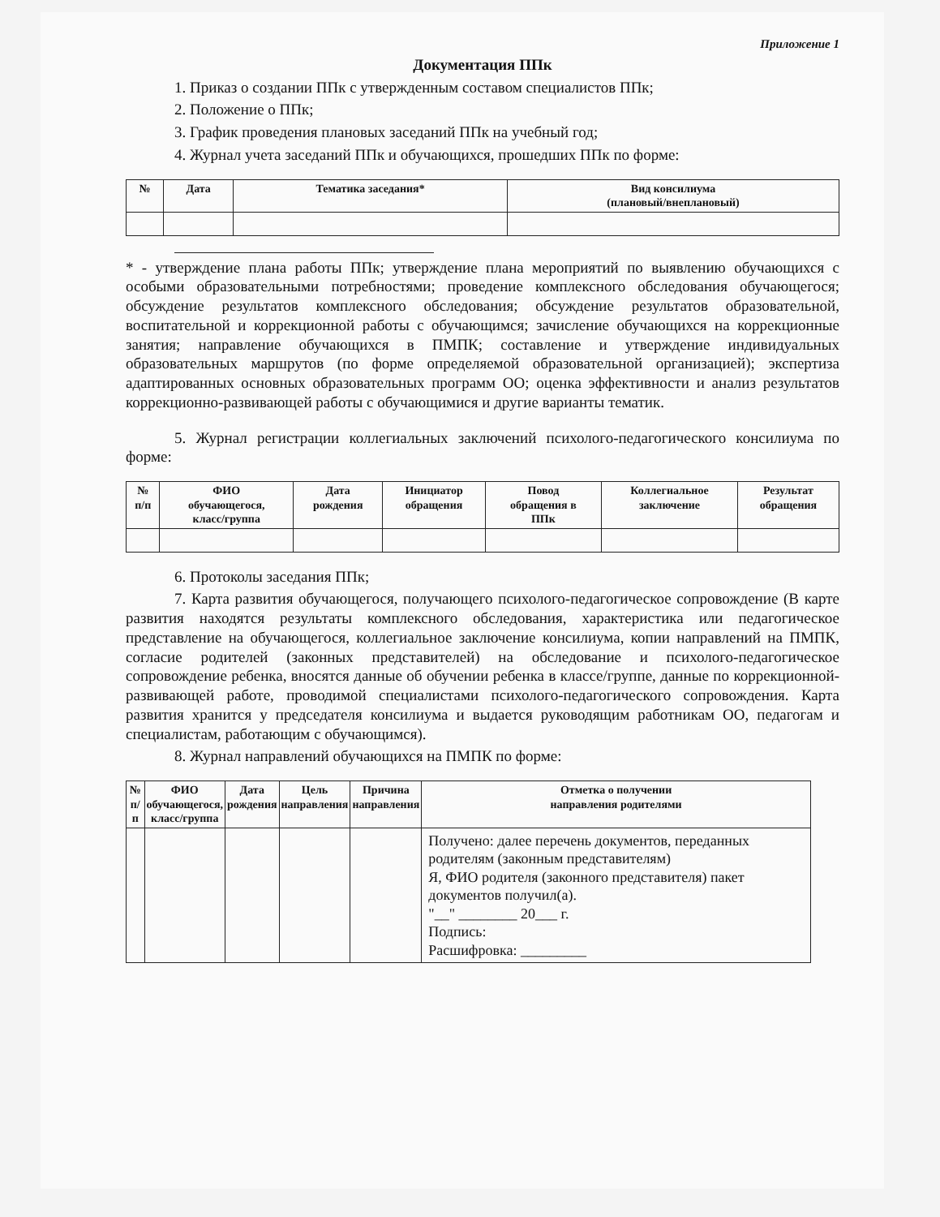Приложение 1
Документация ППк
1. Приказ о создании ППк с утвержденным составом специалистов ППк;
2. Положение о ППк;
3. График проведения плановых заседаний ППк на учебный год;
4. Журнал учета заседаний ППк и обучающихся, прошедших ППк по форме:
| № | Дата | Тематика заседания* | Вид консилиума (плановый/внеплановый) |
| --- | --- | --- | --- |
* - утверждение плана работы ППк; утверждение плана мероприятий по выявлению обучающихся с особыми образовательными потребностями; проведение комплексного обследования обучающегося; обсуждение результатов комплексного обследования; обсуждение результатов образовательной, воспитательной и коррекционной работы с обучающимся; зачисление обучающихся на коррекционные занятия; направление обучающихся в ПМПК; составление и утверждение индивидуальных образовательных маршрутов (по форме определяемой образовательной организацией); экспертиза адаптированных основных образовательных программ ОО; оценка эффективности и анализ результатов коррекционно-развивающей работы с обучающимися и другие варианты тематик.
5. Журнал регистрации коллегиальных заключений психолого-педагогического консилиума по форме:
| № п/п | ФИО обучающегося, класс/группа | Дата рождения | Инициатор обращения | Повод обращения в ППк | Коллегиальное заключение | Результат обращения |
| --- | --- | --- | --- | --- | --- | --- |
6. Протоколы заседания ППк;
7. Карта развития обучающегося, получающего психолого-педагогическое сопровождение (В карте развития находятся результаты комплексного обследования, характеристика или педагогическое представление на обучающегося, коллегиальное заключение консилиума, копии направлений на ПМПК, согласие родителей (законных представителей) на обследование и психолого-педагогическое сопровождение ребенка, вносятся данные об обучении ребенка в классе/группе, данные по коррекционной-развивающей работе, проводимой специалистами психолого-педагогического сопровождения. Карта развития хранится у председателя консилиума и выдается руководящим работникам ОО, педагогам и специалистам, работающим с обучающимся).
8. Журнал направлений обучающихся на ПМПК по форме:
| № п/п | ФИО обучающегося, класс/группа | Дата рождения | Цель направления | Причина направления | Отметка о получении направления родителями |
| --- | --- | --- | --- | --- | --- |
| | | | | | Получено: далее перечень документов, переданных родителям (законным представителям) Я, ФИО родителя (законного представителя) пакет документов получил(а). "__" ________ 20___ г. Подпись: Расшифровка: _________ |